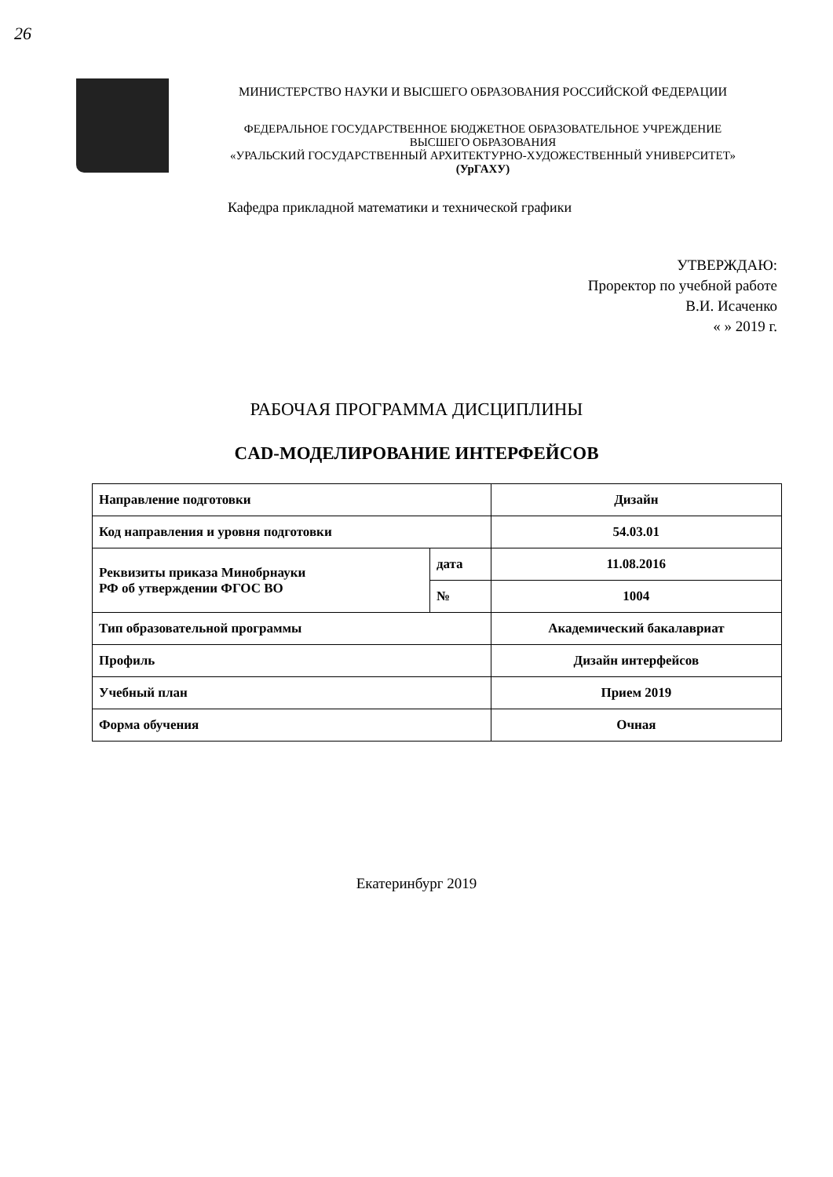26
МИНИСТЕРСТВО НАУКИ И ВЫСШЕГО ОБРАЗОВАНИЯ РОССИЙСКОЙ ФЕДЕРАЦИИ
ФЕДЕРАЛЬНОЕ ГОСУДАРСТВЕННОЕ БЮДЖЕТНОЕ ОБРАЗОВАТЕЛЬНОЕ УЧРЕЖДЕНИЕ
ВЫСШЕГО ОБРАЗОВАНИЯ
«УРАЛЬСКИЙ ГОСУДАРСТВЕННЫЙ АРХИТЕКТУРНО-ХУДОЖЕСТВЕННЫЙ УНИВЕРСИТЕТ»
(УрГАХУ)
Кафедра прикладной математики и технической графики
УТВЕРЖДАЮ:
Проректор по учебной работе
В.И. Исаченко
« » 2019 г.
РАБОЧАЯ ПРОГРАММА ДИСЦИПЛИНЫ
CAD-МОДЕЛИРОВАНИЕ ИНТЕРФЕЙСОВ
| Направление подготовки | | Дизайн |
| Код направления и уровня подготовки | | 54.03.01 |
| Реквизиты приказа Минобрнауки РФ об утверждении ФГОС ВО | дата | 11.08.2016 |
| | № | 1004 |
| Тип образовательной программы | | Академический бакалавриат |
| Профиль | | Дизайн интерфейсов |
| Учебный план | | Прием 2019 |
| Форма обучения | | Очная |
Екатеринбург 2019